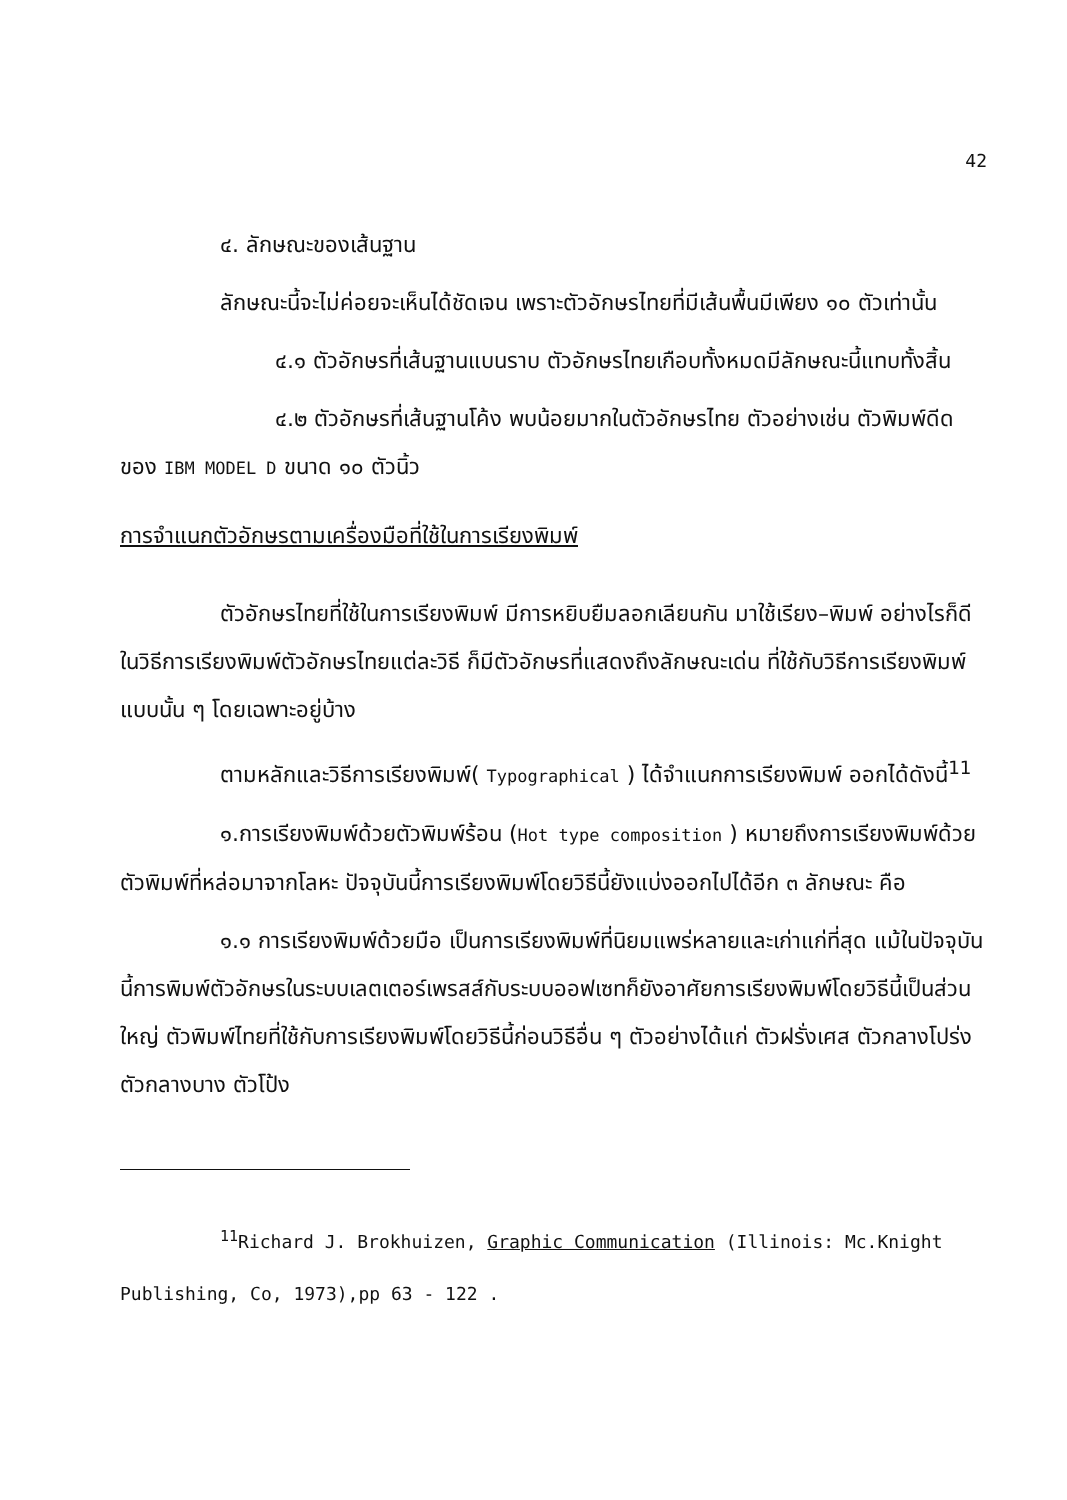42
๔. ลักษณะของเส้นฐาน
ลักษณะนี้จะไม่ค่อยจะเห็นได้ชัดเจน เพราะตัวอักษรไทยที่มีเส้นพื้นมีเพียง ๑๐ ตัวเท่านั้น
๔.๑ ตัวอักษรที่เส้นฐานแบนราบ ตัวอักษรไทยเกือบทั้งหมดมีลักษณะนี้แทบทั้งสิ้น
๔.๒ ตัวอักษรที่เส้นฐานโค้ง พบน้อยมากในตัวอักษรไทย ตัวอย่างเช่น ตัวพิมพ์ดีดของ IBM MODEL D ขนาด ๑๐ ตัวนิ้ว
การจำแนกตัวอักษรตามเครื่องมือที่ใช้ในการเรียงพิมพ์
ตัวอักษรไทยที่ใช้ในการเรียงพิมพ์ มีการหยิบยืมลอกเลียนกัน มาใช้เรียง–พิมพ์ อย่างไรก็ดี ในวิธีการเรียงพิมพ์ตัวอักษรไทยแต่ละวิธี ก็มีตัวอักษรที่แสดงถึงลักษณะเด่น ที่ใช้กับวิธีการเรียงพิมพ์แบบนั้น ๆ โดยเฉพาะอยู่บ้าง
ตามหลักและวิธีการเรียงพิมพ์( Typographical ) ได้จำแนกการเรียงพิมพ์ ออกได้ดังนี้<sup>11</sup>
๑.การเรียงพิมพ์ด้วยตัวพิมพ์ร้อน (Hot type composition ) หมายถึงการเรียงพิมพ์ด้วยตัวพิมพ์ที่หล่อมาจากโลหะ ปัจจุบันนี้การเรียงพิมพ์โดยวิธีนี้ยังแบ่งออกไปได้อีก ๓ ลักษณะ คือ
๑.๑ การเรียงพิมพ์ด้วยมือ เป็นการเรียงพิมพ์ที่นิยมแพร่หลายและเก่าแก่ที่สุด แม้ในปัจจุบันนี้การพิมพ์ตัวอักษรในระบบเลตเตอร์เพรสส์กับระบบออฟเซทก็ยังอาศัยการเรียงพิมพ์โดยวิธีนี้เป็นส่วนใหญ่ ตัวพิมพ์ไทยที่ใช้กับการเรียงพิมพ์โดยวิธีนี้ก่อนวิธีอื่น ๆ ตัวอย่างได้แก่ ตัวฝรั่งเศส ตัวกลางโปร่ง ตัวกลางบาง ตัวโป้ง
<sup>11</sup> Richard J. Brokhuizen, Graphic Communication (Illinois: Mc.Knight Publishing, Co, 1973),pp 63 - 122 .